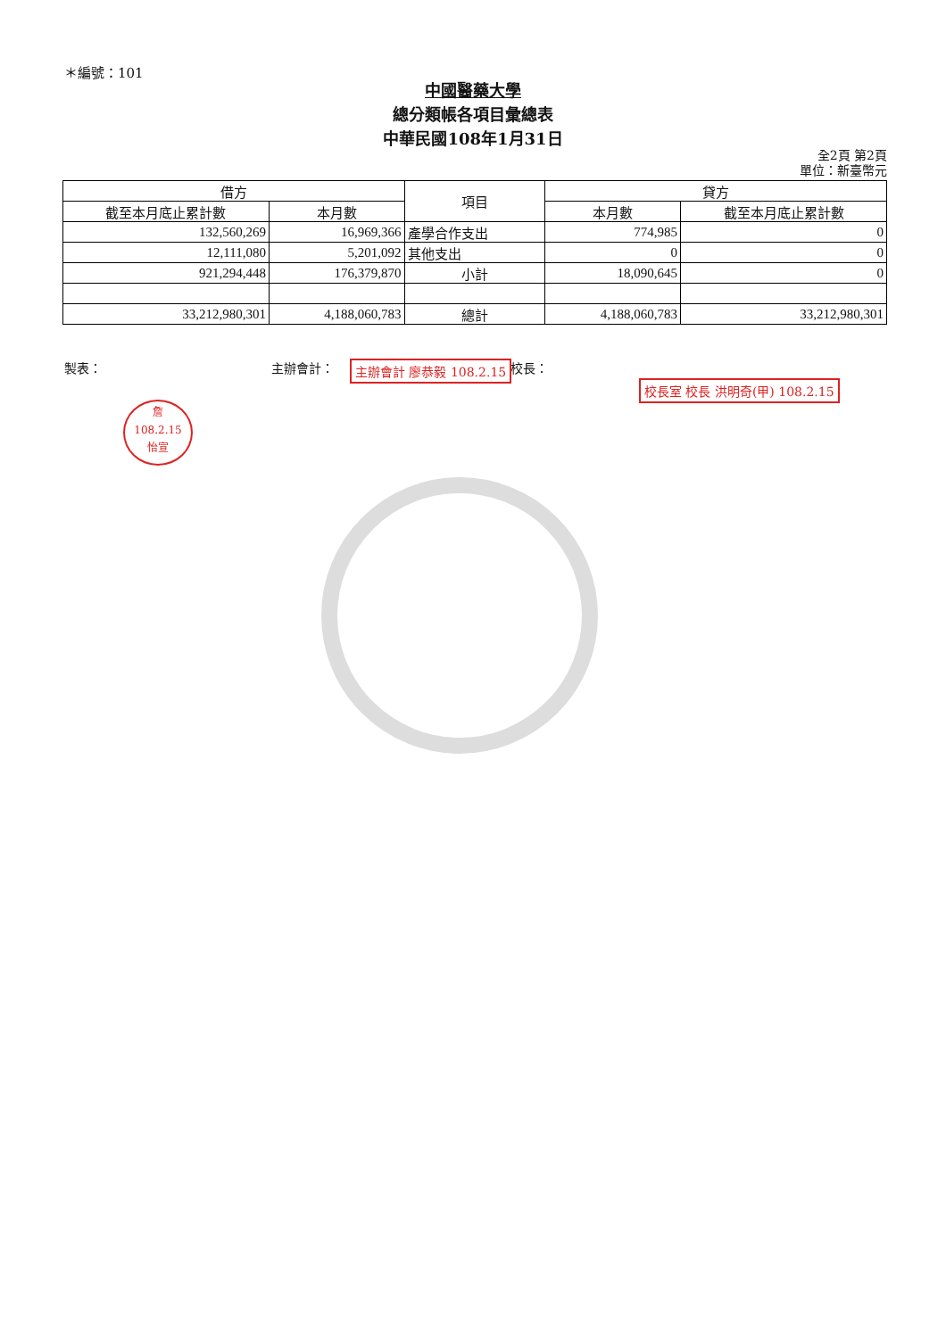＊編號：101
中國醫藥大學
總分類帳各項目彙總表
中華民國108年1月31日
全2頁 第2頁
單位：新臺幣元
| 借方 | | 項目 | 貸方 | |
| --- | --- | --- | --- | --- |
| 截至本月底止累計數 | 本月數 | | 本月數 | 截至本月底止累計數 |
| 132,560,269 | 16,969,366 | 產學合作支出 | 774,985 | 0 |
| 12,111,080 | 5,201,092 | 其他支出 | 0 | 0 |
| 921,294,448 | 176,379,870 | 小計 | 18,090,645 | 0 |
| 33,212,980,301 | 4,188,060,783 | 總計 | 4,188,060,783 | 33,212,980,301 |
製表： 主辦會計： 校長： 主辦會計 廖恭毅 108.2.15
校長室 校長 洪明奇(甲) 108.2.15
詹
108.2.15
怡宣